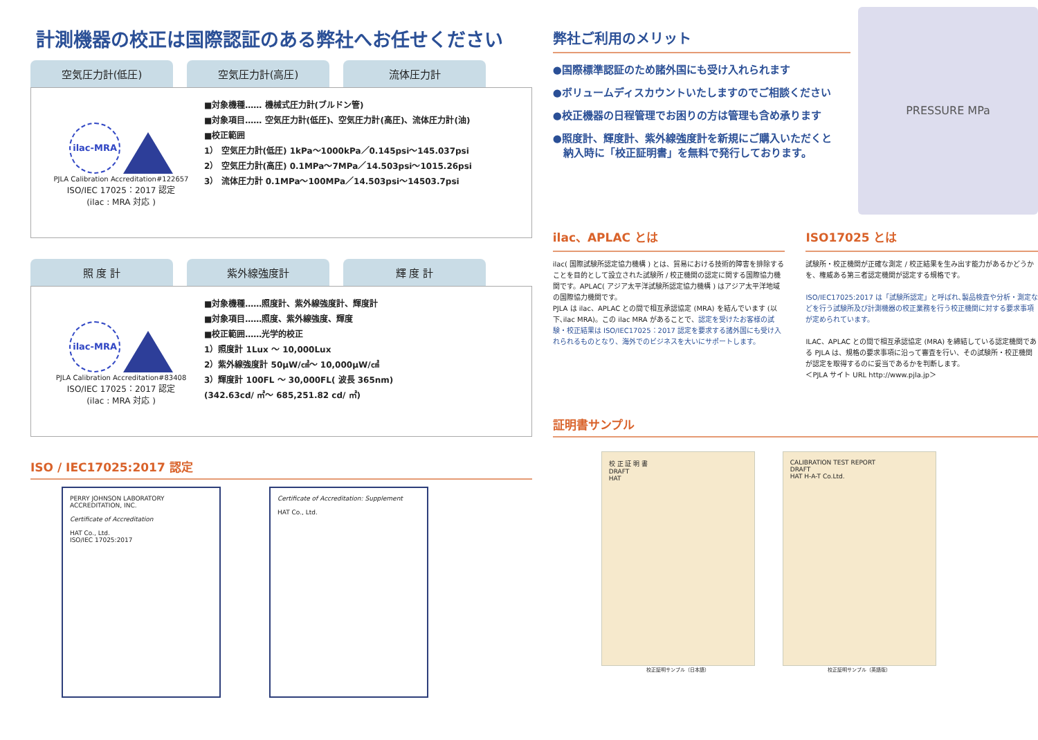計測機器の校正は国際認証のある弊社へお任せください
空気圧力計(低圧) 空気圧力計(高圧) 流体圧力計
ilac-MRA
PJLA Calibration Accreditation#122657
ISO/IEC 17025：2017 認定
(ilac : MRA 対応 )
■対象機種…… 機械式圧力計(ブルドン管)
■対象項目…… 空気圧力計(低圧)、空気圧力計(高圧)、流体圧力計(油)
■校正範囲
1） 空気圧力計(低圧) 1kPa～1000kPa／0.145psi～145.037psi
2） 空気圧力計(高圧) 0.1MPa～7MPa／14.503psi～1015.26psi
3） 流体圧力計 0.1MPa～100MPa／14.503psi～14503.7psi
照 度 計 紫外線強度計 輝 度 計
ilac-MRA
PJLA Calibration Accreditation#83408
ISO/IEC 17025：2017 認定
(ilac : MRA 対応 )
■対象機種……照度計、紫外線強度計、輝度計
■対象項目……照度、紫外線強度、輝度
■校正範囲……光学的校正
1）照度計 1Lux ～ 10,000Lux
2）紫外線強度計 50μW/㎠～ 10,000μW/㎠
3）輝度計 100FL ～ 30,000FL( 波長 365nm)
(342.63cd/ ㎡～ 685,251.82 cd/ ㎡)
ISO / IEC17025:2017 認定
PERRY JOHNSON LABORATORY ACCREDITATION, INC.
Certificate of Accreditation
HAT Co., Ltd.
ISO/IEC 17025:2017
Certificate of Accreditation: Supplement
HAT Co., Ltd.
PRESSURE MPa
弊社ご利用のメリット
●国際標準認証のため諸外国にも受け入れられます
●ボリュームディスカウントいたしますのでご相談ください
●校正機器の日程管理でお困りの方は管理も含め承ります
●照度計、輝度計、紫外線強度計を新規にご購入いただくと
　納入時に「校正証明書」を無料で発行しております。
ilac、APLAC とは
ilac( 国際試験所認定協力機構 ) とは、貿易における技術的障害を排除することを目的として設立された試験所 / 校正機関の認定に関する国際協力機関です。APLAC( アジア太平洋試験所認定協力機構 ) はアジア太平洋地域の国際協力機関です。
PJLA は ilac、APLAC との間で相互承認協定 (MRA) を結んでいます (以下､ilac MRA)。この ilac MRA があることで、認定を受けたお客様の試験・校正結果は ISO/IEC17025：2017 認定を要求する諸外国にも受け入れられるものとなり、海外でのビジネスを大いにサポートします。
ISO17025 とは
試験所・校正機関が正確な測定 / 校正結果を生み出す能力があるかどうかを、権威ある第三者認定機関が認定する規格です。
ISO/IEC17025:2017 は「試験所認定」と呼ばれ､製品検査や分析・測定などを行う試験所及び計測機器の校正業務を行う校正機関に対する要求事項が定められています。
ILAC、APLAC との間で相互承認協定 (MRA) を締結している認定機関である PJLA は、規格の要求事項に沿って審査を行い、その試験所・校正機関が認定を取得するのに妥当であるかを判断します。
＜PJLA サイト URL http://www.pjla.jp＞
証明書サンプル
校 正 証 明 書
DRAFT
HAT
校正証明サンプル（日本語）
CALIBRATION TEST REPORT
DRAFT
HAT H-A-T Co.Ltd.
校正証明サンプル（英語版）